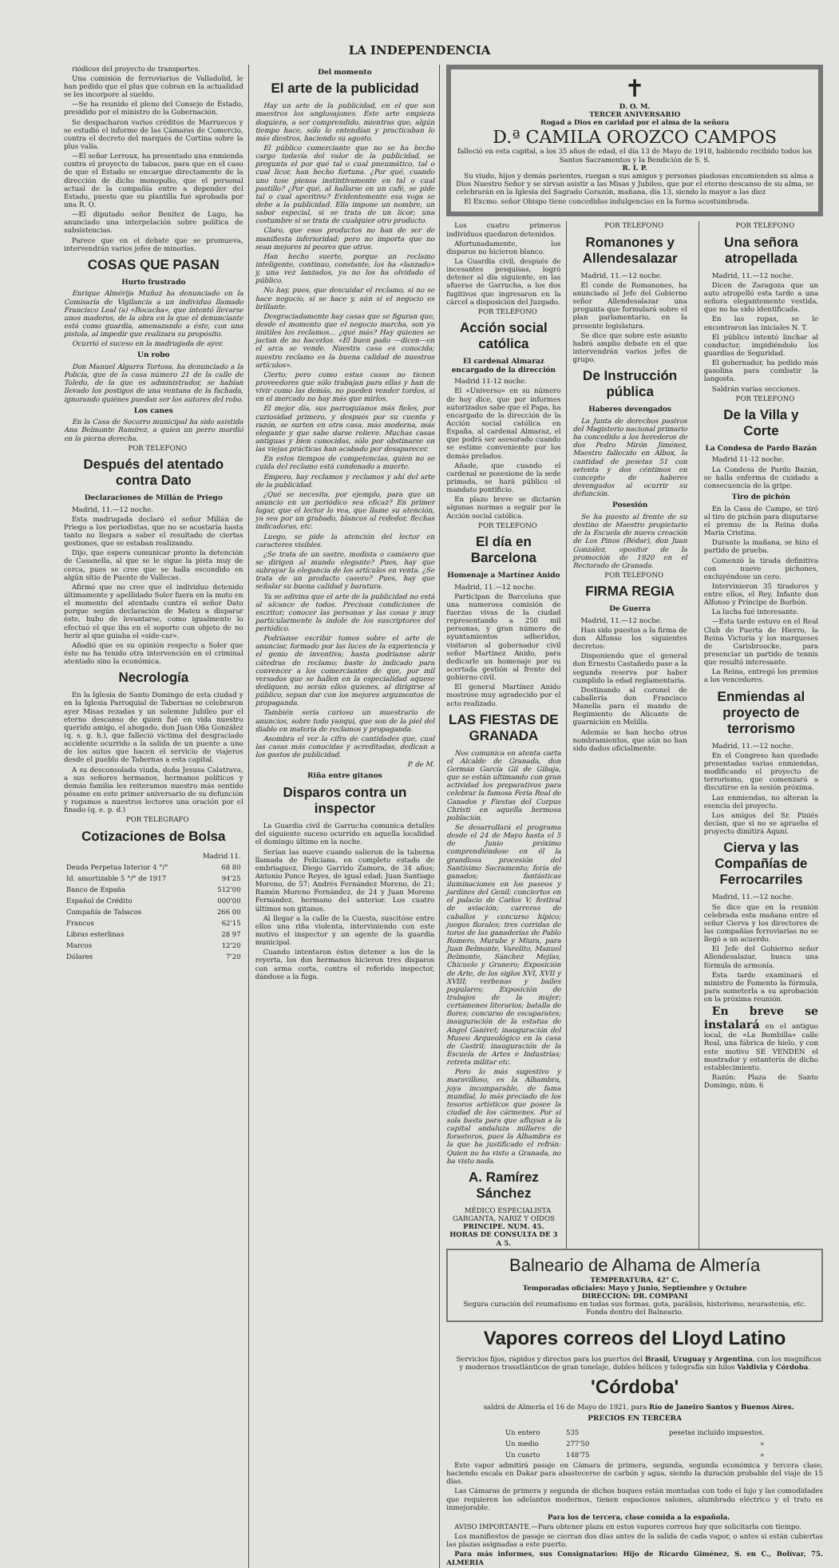LA INDEPENDENCIA
riódicos del proyecto de transportes.
Una comisión de ferroviarios de Valladolid, le han pedido que el plus que cobran en la actualidad se les incorpore al sueldo.
—Se ha reunido el pleno del Consejo de Estado, presidido por el ministro de la Gobernación.
Se despacharon varios créditos de Marruecos y se estudió el informe de las Cámaras de Comercio, contra el decreto del marqués de Cortina sobre la plus valía.
—El señor Lerroux, ha presentado una enmienda contra el proyecto de tabacos, para que en el caso de que el Estado se encargue directamente de la dirección de dicho monopolio, que el personal actual de la compañía entre a depender del Estado, puesto que su plantilla fué aprobada por una R. O.
—El diputado señor Benítez de Lugo, ha anunciado una interpelación sobre política de subsistencias.
Parece que en el debate que se promueva, intervendrán varios jefes de minorías.
COSAS QUE PASAN
Hurto frustrado
Enrique Almérija Muñoz ha denunciado en la Comisaría de Vigilancia a un individuo llamado Francisco Leal (a) «Bocacha», que intentó llevarse unos maderos, de la obra en la que el denunciante está como guardia, amenazando a éste, con una pistola, al impedir que realizara su propósito.
Ocurrió el suceso en la madrugada de ayer.
Un robo
Don Manuel Algarra Tortosa, ha denunciado a la Policía, que de la casa número 21 de la calle de Toledo, de la que es administrador, se habían llevado los postigos de una ventana de la fachada, ignorando quiénes puedan ser los autores del robo.
Los canes
En la Casa de Socorro municipal ha sido asistida Ana Belmonte Ramírez, a quien un perro mordió en la pierna derecha.
POR TELEFONO
Después del atentado contra Dato
Declaraciones de Millán de Priego
Madrid, 11.—12 noche.
Esta madrugada declaró el señor Millán de Priego a los periodistas, que no se acostaría hasta tanto no llegara a saber el resultado de ciertas gestiones, que se estaban realizando.
Dijo, que espera comunicar pronto la detención de Casanella, al que se le sigue la pista muy de cerca, pues se cree que se halla escondido en algún sitio de Puente de Vallecas.
Afirmó que no cree que el individuo detenido últimamente y apellidado Soler fuera en la moto en el momento del atentado contra el señor Dato porque según declaración de Mateu a disparar éste, hubo de levantarse, como igualmente lo efectuó el que iba en el soporte con objeto de no herir al que guiaba el «side-car».
Añadió que es su opinión respecto a Soler que éste no ha tenido otra intervención en el criminal atentado sino la económica.
Necrología
En la Iglesia de Santo Domingo de esta ciudad y en la Iglesia Parroquial de Tabernas se celebraron ayer Misas rezadas y un solemne Jubileo por el eterno descanso de quien fué en vida nuestro querido amigo, el abogado, don Juan Oña González (q. s. g. h.), que falleció víctima del desgraciado accidente ocurrido a la salida de un puente a uno de los autos que hacen el servicio de viajeros desde el pueblo de Tabernas a esta capital.
A su desconsolada viuda, doña Jesusa Calatrava, a sus señores hermanos, hermanos políticos y demás familia les reiteramos nuestro más sentido pésame en este primer aniversario de su defunción y rogamos a nuestros lectores una oración por el finado (q. e. p. d.)
POR TELEGRAFO
Cotizaciones de Bolsa
| Madrid 11. | |
| Deuda Perpetua Interior 4 °/° | 68 80 |
| Id. amortizable 5 °/° de 1917 | 94'25 |
| Banco de España | 512'00 |
| Español de Crédito | 000'00 |
| Compañía de Tabacos | 266 00 |
| Francos | 62'15 |
| Libras esterlinas | 28 97 |
| Marcos | 12'20 |
| Dólares | 7'20 |
Del momento
El arte de la publicidad
Hay un arte de la publicidad, en el que son maestros los anglosajones. Este arte empieza doquiera, a ser comprendido, mientras que, algún tiempo hace, sólo lo entendían y practicaban lo más diestros, haciendo su agosto.
El público comerciante que no se ha hecho cargo todavía del valor de la publicidad, se pregunta el por qué tal o cual pneumático, tal o cual licor, han hecho fortuna. ¿Por qué, cuando uno tose piensa instintivamente en tal o cual pastillo? ¿Por qué, al hallarse en un café, se pide tal o cual aperitivo? Evidentemente esa voga se debe a la publicidad. Ella impone un nombre, un sabor especial, si se trata de un licor; una costumbre si se trata de cualquier otro producto.
Claro, que esos productos no han de ser de manifiesta inferioridad; pero no importa que no sean mejores ni peores que otros.
Han hecho suerte, porque un reclamo inteligente, continuo, constante, los ha «lanzado» y, una vez lanzados, ya no los ha olvidado el público.
No hay, pues, que descuidar el reclamo, si no se hace negocio, si se hace y, aún si el negocio es brillante.
Desgraciadamente hay casas que se figuran que, desde el momento que el negocio marcha, son ya inútiles los reclamos... ¿qué más? Hay quienes se jactan de no hacerlos. «El buen paño —dicen—en el arca se vende. Nuestra casa es conocida; nuestro reclamo es la buena calidad de nuestros artículos».
Cierto; pero como estas casas no tienen proveedores que sólo trabajan para ellas y han de vivir como las demás, no pueden vender tordos, si en el mercado no hay más que mirlos.
El mejor día, sus parroquianos más fieles, por curiosidad primero, y después por su cuenta y razón, se surten en otra casa, más moderna, más elegante y que sabe darse relieve. Muchas casas antiguas y bien conocidas, sólo por obstinarse en las viejas prácticas han acabado por desaparecer.
En estos tiempos de competencias, quien no se cuida del reclamo está condenado a muerte.
Empero, hay reclamos y reclamos y ahí del arte de la publicidad.
¿Qué se necesita, por ejemplo, para que un anuncio en un periódico sea eficaz? En primer lugar, que el lector lo vea, que llame su atención, ya sea por un grabado, blancos al rededor, flechas indicadoras, etc.
Luego, se pide la atención del lector en caracteres visibles.
¿Se trata de un sastre, modista o camisero que se dirigen al mundo elegante? Pues, hay que subrayar la elegancia de los artículos en venta. ¿Se trata de un producto casero? Pues, hay que señalar su buena calidad y baratura.
Ya se adivina que el arte de la publicidad no está al alcance de todos. Precisan condiciones de escritor; conocer las personas y las cosas y muy particularmente la índole de los suscriptores del periódico.
Podríanse escribir tomos sobre el arte de anunciar, formado por las luces de la experiencia y el genio de inventiva; hasta podríanse abrir cátedras de reclamo; baste lo indicado para convencer a los comerciantes de que, por mil versados que se hallen en la especialidad aquese dediquen, no serán ellos quienes, al dirigirse al público, sepan dar con los mejores argumentos de propaganda.
También sería curioso un muestrario de anuncios, sobre todo yanqui, que son de la piel del diablo en materia de reclamos y propaganda.
Asombra el ver la cifra de cantidades que, cual las casas más conocidas y acreditadas, dedican a los gastos de publicidad.
P. de M.
Riña entre gitanos
Disparos contra un inspector
La Guardia civil de Garrucha comunica detalles del siguiente suceso ocurrido en aquella localidad el domingo último en la noche.
Serían las nueve cuando salieron de la taberna llamada de Feliciana, en completo estado de embriaguez, Diego Garrido Zamora, de 34 años; Antonio Ponce Reyes, de igual edad; Juan Santiago Moreno, de 57; Andrés Fernández Moreno, de 21; Ramón Moreno Fernández, de 24 y Juan Moreno Fernández, hermano del anterior. Los cuatro últimos son gitanos.
Al llegar a la calle de la Cuesta, suscitóse entre ellos una riña violenta, interviniendo con este motivo el inspector y un agente de la guardia municipal.
Cuando intentaron éstos detener a los de la reyerta, los dos hermanos hicieron tres disparos con arma corta, contra el referido inspector, dándose a la fuga.
✝
D. O. M.
TERCER ANIVERSARIO
Rogad a Dios en caridad por el alma de la señora
D.ª CAMILA OROZCO CAMPOS
falleció en esta capital, a los 35 años de edad, el día 13 de Mayo de 1918, habiendo recibido todos los Santos Sacramentos y la Bendición de S. S.
R. I. P.
Su viudo, hijos y demás parientes, ruegan a sus amigos y personas piadosas encomienden su alma a Dios Nuestro Señor y se sirvan asistir a las Misas y Jubileo, que por el eterno descanso de su alma, se celebrarán en la Iglesia del Sagrado Corazón, mañana, día 13, siendo la mayor a las diez
El Excmo. señor Obispo tiene concedidas indulgencias en la forma acostumbrada.
Los cuatro primeros individuos quedaron detenidos.
Afortunadamente, los disparos no hicieron blanco.
La Guardia civil, después de incesantes pesquisas, logró detener al día siguiente, en las afueras de Garrucha, a los dos fugitivos que ingresaron en la cárcel a disposición del Juzgado.
POR TELEFONO
Acción social católica
El cardenal Almaraz encargado de la dirección
Madrid 11-12 noche.
El «Universo» en su número de hoy dice, que por informes autorizados sabe que el Papa, ha encargado de la dirección de la Acción social católica en España, al cardenal Almaraz, el que podrá ser asesorado cuando se estime conveniente por los demás prelados.
Añade, que cuando el cardenal se posesione de la sede primada, se hará público el mandato pontificio.
En plazo breve se dictarán algunas normas a seguir por la Acción social católica.
POR TELEFONO
El día en Barcelona
Homenaje a Martínez Anido
Madrid, 11.—12 noche.
Participan de Barcelona que una numerosa comisión de fuerzas vivas de la ciudad representando a 250 mil personas, y gran número de ayuntamientos adheridos, visitaron al gobernador civil señor Martínez Anido, para dedicarle un homenaje por su acertada gestión al frente del gobierno civil.
El general Martínez Anido mostróse muy agradecido por el acto realizado.
LAS FIESTAS DE GRANADA
Nos comunica en atenta carta el Alcalde de Granada, don Germán García Gil de Gibaja, que se están ultimando con gran actividad los preparativos para celebrar la famosa Feria Real de Ganados y Fiestas del Corpus Christi en aquella hermosa población.
Se desarrollará el programa desde el 24 de Mayo hasta el 5 de Junio próximo comprendiéndose en él la grandiosa procesión del Santísimo Sacramento; feria de ganados; fantásticas iluminaciones en los paseos y jardines del Genil; conciertos en el palacio de Carlos V; festival de aviación; carreras de caballos y concurso hípico; juegos florales; tres corridas de toros de las ganaderías de Pablo Romero, Murube y Miura, para Juan Belmonte, Varelito, Manuel Belmonte, Sánchez Mejías, Chicuelo y Granero; Exposición de Arte, de los siglos XVI, XVII y XVIII; verbenas y bailes populares; Exposición de trabajos de la mujer; certámenes literarios; batalla de flores; concurso de escaparates; inauguración de la estatua de Angel Ganivet; inauguración del Museo Arqueológico en la casa de Castril; inauguración de la Escuela de Artes e Industrias; retreta militar etc.
Pero lo más sugestivo y maravilloso, es la Alhambra, joya incomparable, de fama mundial, lo más preciado de los tesoros artísticos que posee la ciudad de los cármenes. Por sí sola basta para que afluyan a la capital andaluza millares de forasteros, pues la Alhambra es la que ha justificado el refrán: Quien no ha visto a Granada, no ha visto nada.
A. Ramírez Sánchez
MÉDICO ESPECIALISTA
GARGANTA, NARIZ Y OIDOS
PRINCIPE. NUM. 45.
HORAS DE CONSULTA DE 3 A 5.
POR TELEFONO
Romanones y Allendesalazar
Madrid, 11.—12 noche.
El conde de Romanones, ha anunciado al Jefe del Gobierno señor Allendesalazar una pregunta que formulará sobre el plan parlamentario, en la presente legislatura.
Se dice que sobre este asunto habrá amplio debate en el que intervendrán varios jefes de grupo.
De Instrucción pública
Haberes devengados
La Junta de derechos pasivos del Magisterio nacional primario ha concedido a los herederos de dos Pedro Mirón Jiménez, Maestro fallecido en Albox, la cantidad de pesetas 51 con setenta y dos céntimos en concepto de haberes devengados al ocurrir su defunción.
Posesión
Se ha puesto al frente de su destino de Maestro propietario de la Escuela de nueva creación de Los Pinos (Bédar), don Juan González, opositor de la promoción de 1920 en el Rectorado de Granada.
POR TELEFONO
FIRMA REGIA
De Guerra
Madrid, 11.—12 noche.
Han sido puestos a la firma de don Alfonso los siguientes decretos:
Disponiendo que el general don Ernesto Castañedo pase a la segunda reserva por haber cumplido la edad reglamentaria.
Destinando al coronel de caballería don Francisco Manella para el mando de Regimiento de Alicante de guarnición en Melilla.
Además se han hecho otros nombramientos, que aún no han sido dados oficialmente.
POR TELEFONO
Una señora atropellada
Madrid, 11.—12 noche.
Dicen de Zaragoza que un auto atropelló esta tarde a una señora elegantemente vestida, que no ha sido identificada.
En las ropas, se le encontraron las iniciales N. T.
El público intentó linchar al conductor, impidiéndolo los guardias de Seguridad.
El gobernador, ha pedido más gasolina para combatir la langosta.
Saldrán varias secciones.
POR TELEFONO
De la Villa y Corte
La Condesa de Pardo Bazán
Madrid 11-12 noche.
La Condesa de Pardo Bazán, se halla enferma de cuidado a consecuencia de la gripe.
Tiro de pichón
En la Casa de Campo, se tiró al tiro de pichón para disputarse el premio de la Reina doña María Cristina.
Durante la mañana, se hizo el partido de prueba.
Comenzó la tirada definitiva con nueve pichones, excluyéndose un cero.
Intervinieron 35 tiradores y entre ellos, el Rey, Infante don Alfonso y Príncipe de Borbón.
La lucha fué interesante.
—Esta tarde estuvo en el Real Club de Puerta de Hierro, la Reina Victoria y los marqueses de Carisbroocke, para presenciar un partido de tennis que resultó interesante.
La Reina, entregó los premios a los vencedores.
Enmiendas al proyecto de terrorismo
Madrid, 11.—12 noche.
En el Congreso han quedado presentadas varias enmiendas, modificando el proyecto de terrorismo, que comenzará a discutirse en la sesión próxima.
Las enmiendas, no alteran la esencia del proyecto.
Los amigos del Sr. Piniés decían, que si no se aprueba el proyecto dimitirá Aquní.
Cierva y las Compañías de Ferrocarriles
Madrid, 11.—12 noche.
Se dice que en la reunión celebrada esta mañana entre el señor Cierva y los directores de las compañías ferroviarias no se llegó a un acuerdo.
El Jefe del Gobierno señor Allendesalazar, busca una fórmula de armonía.
Esta tarde examinará el ministro de Fomento la fórmula, para someterla a su aprobación en la próxima reunión.
En breve se instalará en el antiguo local, de «La Bombilla» calle Real, una fábrica de hielo, y con este motivo SE VENDEN el mostrador y estantería de dicho establecimiento.
Razón: Plaza de Santo Domingo, núm. 6
Balneario de Alhama de Almería
TEMPERATURA, 42° C.
Temporadas oficiales: Mayo y Junio, Septiembre y Octubre
DIRECCION: DR. COMPANI
Segura curación del reumatismo en todas sus formas, gota, parálisis, histerismo, neurastenia, etc.
Fonda dentro del Balneario.
Vapores correos del Lloyd Latino
Servicios fijos, rápidos y directos para los puertos del Brasil, Uruguay y Argentina, con los magníficos y modernos trasatlánticos de gran tonelaje, dobles hélices y telegrafía sin hilos Valdivia y Córdoba.
'Córdoba'
saldrá de Almería el 16 de Mayo de 1921, para Río de Janeiro Santos y Buenos Aires.
PRECIOS EN TERCERA
| Un entero | 535 | pesetas incluído impuestos. |
| Un medio | 277'50 | » |
| Un cuarto | 148'75 | » |
Este vapor admitirá pasaje en Cámara de primera, segunda, segunda económica y tercera clase, haciendo escala en Dakar para abastecerse de carbón y agua, siendo la duración probable del viaje de 15 días.
Las Cámaras de primera y segunda de dichos buques están montadas con todo el lujo y las comodidades que requieren los adelantos modernos, tienen espaciosos salones, alumbrado eléctrico y el trato es inmejorable.
Para los de tercera, clase comida a la española.
AVISO IMPORTANTE.—Para obtener plaza en estos vapores correos hay que solicitarla con tiempo.
Los manifiestos de pasaje se cierran dos días antes de la salida de cada vapor, o antes si están cubiertas las plazas asignadas a este puerto.
Para más informes, sus Consignatarios: Hijo de Ricardo Giménez, S. en C., Bolívar, 75. ALMERIA